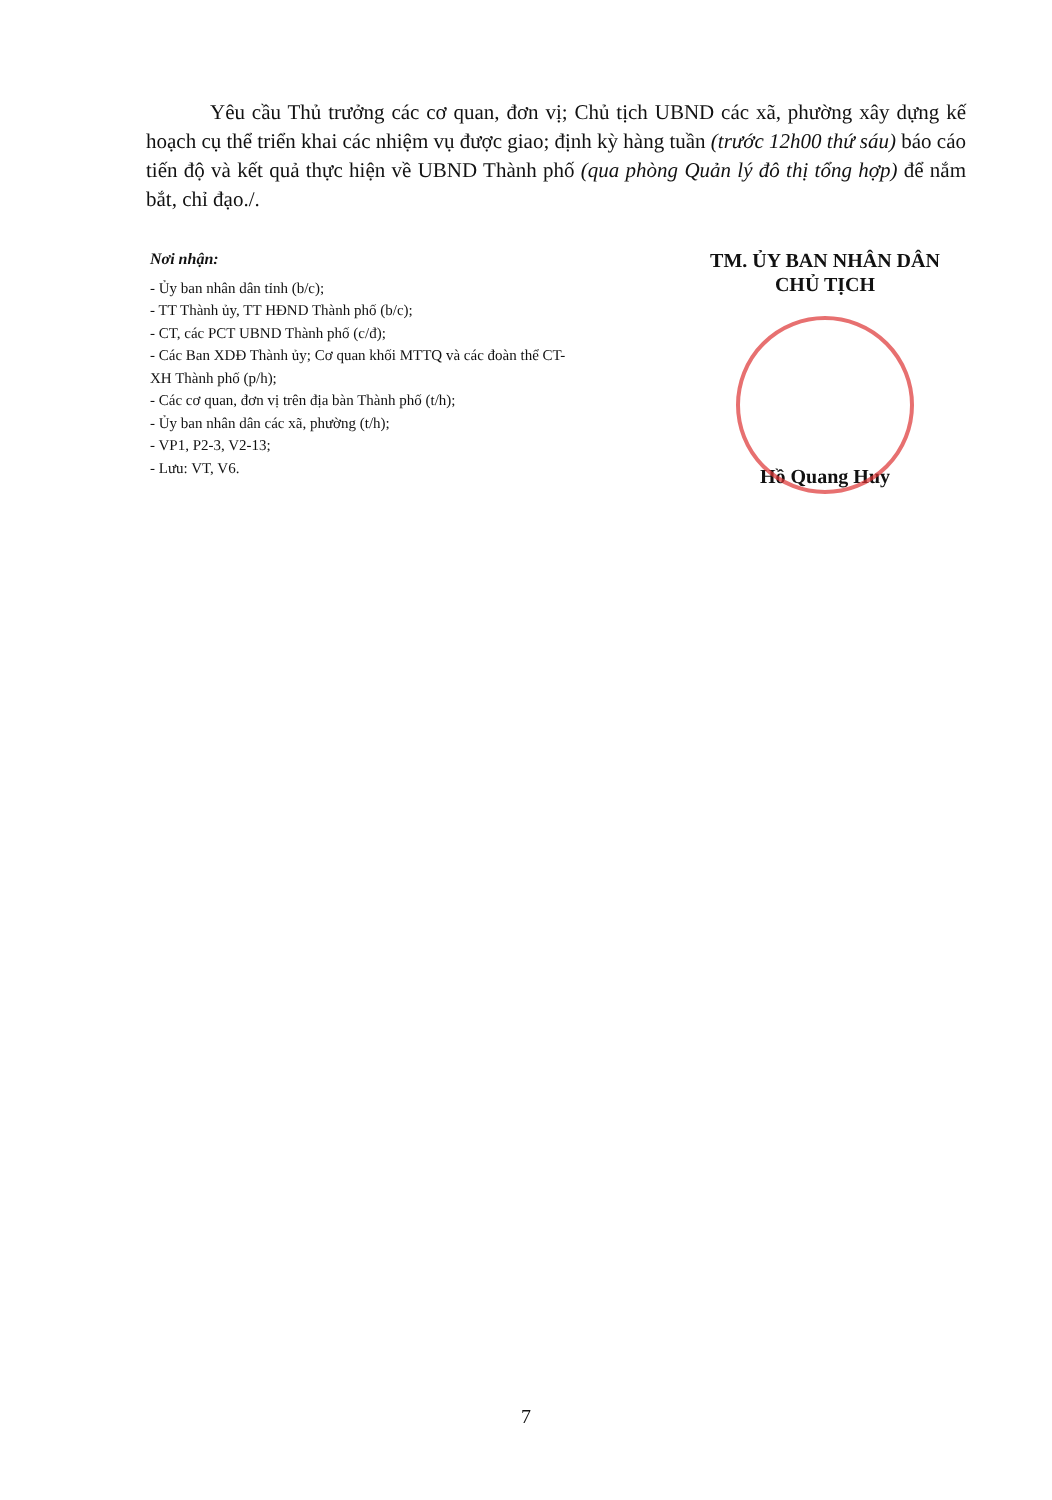Yêu cầu Thủ trưởng các cơ quan, đơn vị; Chủ tịch UBND các xã, phường xây dựng kế hoạch cụ thể triển khai các nhiệm vụ được giao; định kỳ hàng tuần (trước 12h00 thứ sáu) báo cáo tiến độ và kết quả thực hiện về UBND Thành phố (qua phòng Quản lý đô thị tổng hợp) để nắm bắt, chỉ đạo./.
Nơi nhận:
- Ủy ban nhân dân tỉnh (b/c);
- TT Thành ủy, TT HĐND Thành phố (b/c);
- CT, các PCT UBND Thành phố (c/đ);
- Các Ban XDĐ Thành ủy; Cơ quan khối MTTQ và các đoàn thể CT-XH Thành phố (p/h);
- Các cơ quan, đơn vị trên địa bàn Thành phố (t/h);
- Ủy ban nhân dân các xã, phường (t/h);
- VP1, P2-3, V2-13;
- Lưu: VT, V6.
TM. ỦY BAN NHÂN DÂN
CHỦ TỊCH
Hồ Quang Huy
7